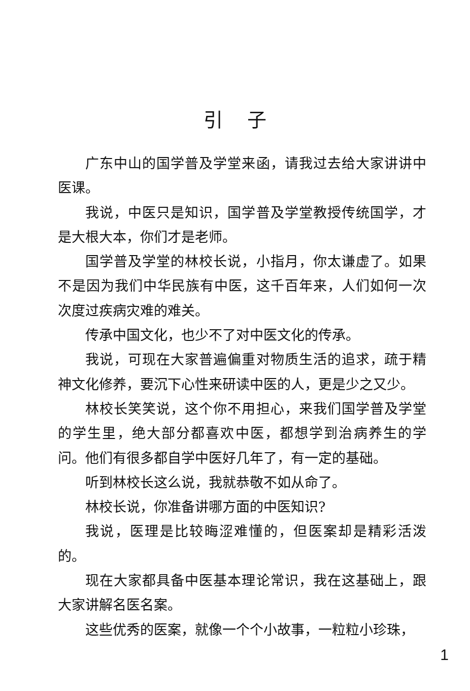引子
广东中山的国学普及学堂来函，请我过去给大家讲讲中医课。
我说，中医只是知识，国学普及学堂教授传统国学，才是大根大本，你们才是老师。
国学普及学堂的林校长说，小指月，你太谦虚了。如果不是因为我们中华民族有中医，这千百年来，人们如何一次次度过疾病灾难的难关。
传承中国文化，也少不了对中医文化的传承。
我说，可现在大家普遍偏重对物质生活的追求，疏于精神文化修养，要沉下心性来研读中医的人，更是少之又少。
林校长笑笑说，这个你不用担心，来我们国学普及学堂的学生里，绝大部分都喜欢中医，都想学到治病养生的学问。他们有很多都自学中医好几年了，有一定的基础。
听到林校长这么说，我就恭敬不如从命了。
林校长说，你准备讲哪方面的中医知识?
我说，医理是比较晦涩难懂的，但医案却是精彩活泼的。
现在大家都具备中医基本理论常识，我在这基础上，跟大家讲解名医名案。
这些优秀的医案，就像一个个小故事，一粒粒小珍珠，
1